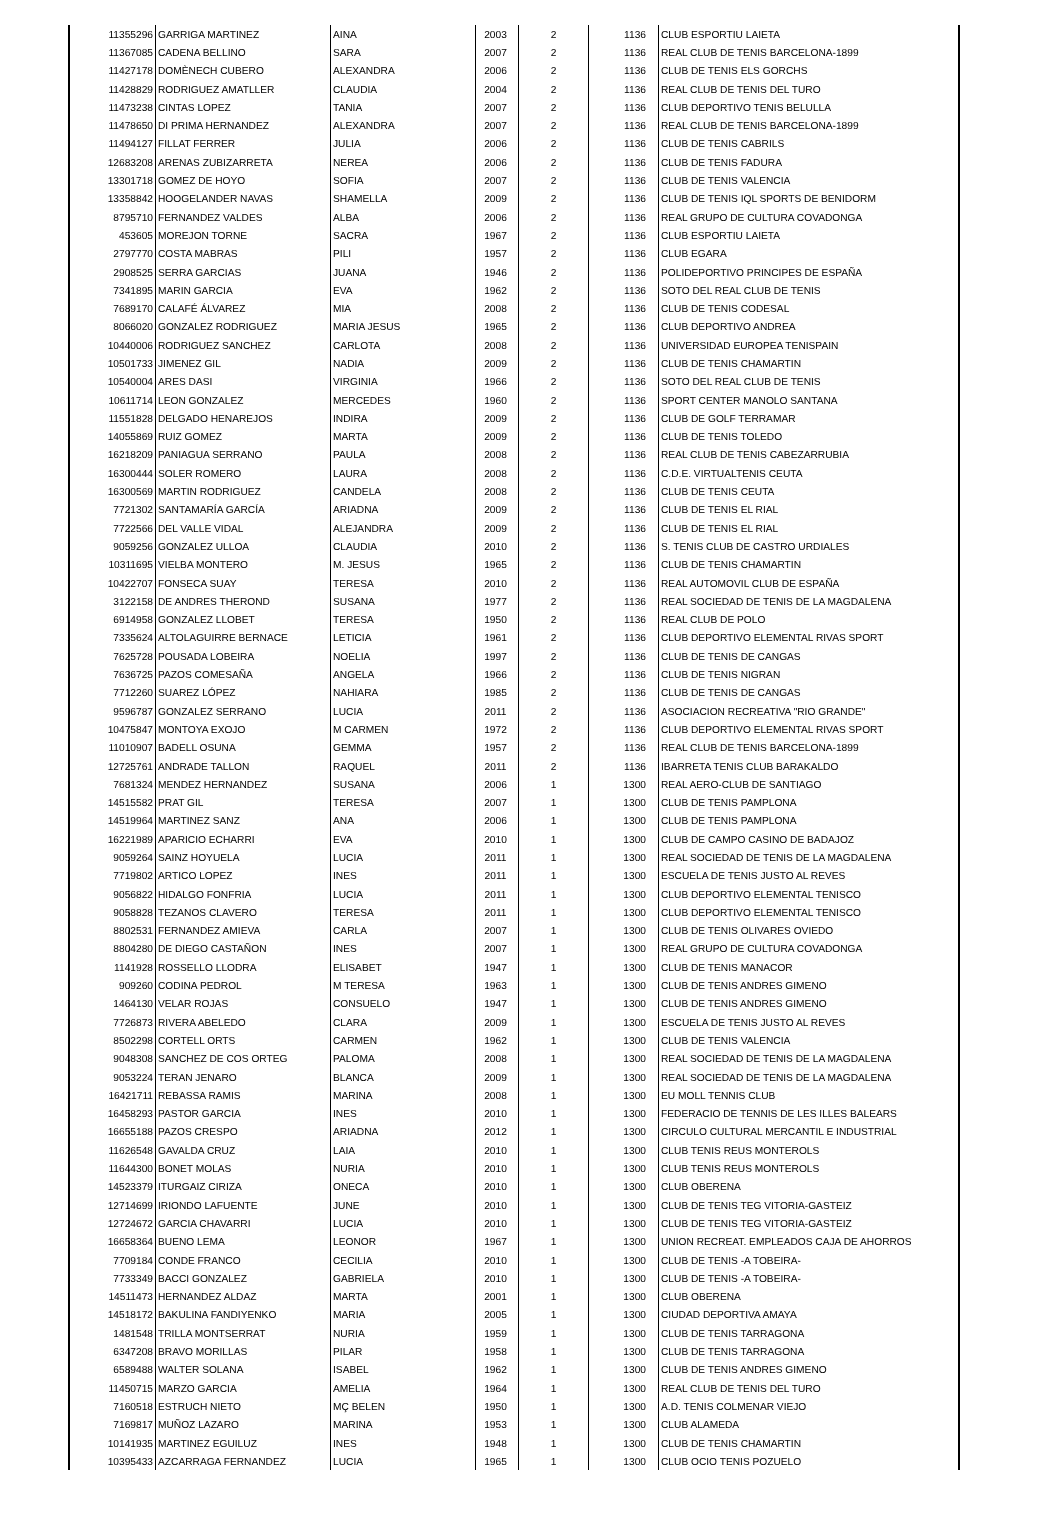| 11355296 | GARRIGA MARTINEZ | AINA | 2003 | 2 | 1136 | CLUB ESPORTIU LAIETA |
| 11367085 | CADENA BELLINO | SARA | 2007 | 2 | 1136 | REAL CLUB DE TENIS BARCELONA-1899 |
| 11427178 | DOMÈNECH CUBERO | ALEXANDRA | 2006 | 2 | 1136 | CLUB DE TENIS ELS GORCHS |
| 11428829 | RODRIGUEZ AMATLLER | CLAUDIA | 2004 | 2 | 1136 | REAL CLUB DE TENIS DEL TURO |
| 11473238 | CINTAS LOPEZ | TANIA | 2007 | 2 | 1136 | CLUB DEPORTIVO TENIS BELULLA |
| 11478650 | DI PRIMA HERNANDEZ | ALEXANDRA | 2007 | 2 | 1136 | REAL CLUB DE TENIS BARCELONA-1899 |
| 11494127 | FILLAT FERRER | JULIA | 2006 | 2 | 1136 | CLUB DE TENIS CABRILS |
| 12683208 | ARENAS ZUBIZARRETA | NEREA | 2006 | 2 | 1136 | CLUB DE TENIS FADURA |
| 13301718 | GOMEZ DE HOYO | SOFIA | 2007 | 2 | 1136 | CLUB DE TENIS VALENCIA |
| 13358842 | HOOGELANDER NAVAS | SHAMELLA | 2009 | 2 | 1136 | CLUB DE TENIS IQL SPORTS DE BENIDORM |
| 8795710 | FERNANDEZ VALDES | ALBA | 2006 | 2 | 1136 | REAL GRUPO DE CULTURA COVADONGA |
| 453605 | MOREJON TORNE | SACRA | 1967 | 2 | 1136 | CLUB ESPORTIU LAIETA |
| 2797770 | COSTA MABRAS | PILI | 1957 | 2 | 1136 | CLUB EGARA |
| 2908525 | SERRA GARCIAS | JUANA | 1946 | 2 | 1136 | POLIDEPORTIVO PRINCIPES DE ESPAÑA |
| 7341895 | MARIN GARCIA | EVA | 1962 | 2 | 1136 | SOTO DEL REAL CLUB DE TENIS |
| 7689170 | CALAFÉ ÁLVAREZ | MIA | 2008 | 2 | 1136 | CLUB DE TENIS CODESAL |
| 8066020 | GONZALEZ RODRIGUEZ | MARIA JESUS | 1965 | 2 | 1136 | CLUB DEPORTIVO ANDREA |
| 10440006 | RODRIGUEZ SANCHEZ | CARLOTA | 2008 | 2 | 1136 | UNIVERSIDAD EUROPEA TENISPAIN |
| 10501733 | JIMENEZ GIL | NADIA | 2009 | 2 | 1136 | CLUB DE TENIS CHAMARTIN |
| 10540004 | ARES DASI | VIRGINIA | 1966 | 2 | 1136 | SOTO DEL REAL CLUB DE TENIS |
| 10611714 | LEON GONZALEZ | MERCEDES | 1960 | 2 | 1136 | SPORT CENTER MANOLO SANTANA |
| 11551828 | DELGADO HENAREJOS | INDIRA | 2009 | 2 | 1136 | CLUB DE GOLF TERRAMAR |
| 14055869 | RUIZ GOMEZ | MARTA | 2009 | 2 | 1136 | CLUB DE TENIS TOLEDO |
| 16218209 | PANIAGUA SERRANO | PAULA | 2008 | 2 | 1136 | REAL CLUB DE TENIS CABEZARRUBIA |
| 16300444 | SOLER ROMERO | LAURA | 2008 | 2 | 1136 | C.D.E. VIRTUALTENIS CEUTA |
| 16300569 | MARTIN RODRIGUEZ | CANDELA | 2008 | 2 | 1136 | CLUB DE TENIS CEUTA |
| 7721302 | SANTAMARÍA GARCÍA | ARIADNA | 2009 | 2 | 1136 | CLUB DE TENIS EL RIAL |
| 7722566 | DEL VALLE VIDAL | ALEJANDRA | 2009 | 2 | 1136 | CLUB DE TENIS EL RIAL |
| 9059256 | GONZALEZ ULLOA | CLAUDIA | 2010 | 2 | 1136 | S. TENIS CLUB DE CASTRO URDIALES |
| 10311695 | VIELBA MONTERO | M. JESUS | 1965 | 2 | 1136 | CLUB DE TENIS CHAMARTIN |
| 10422707 | FONSECA SUAY | TERESA | 2010 | 2 | 1136 | REAL AUTOMOVIL CLUB DE ESPAÑA |
| 3122158 | DE ANDRES THEROND | SUSANA | 1977 | 2 | 1136 | REAL SOCIEDAD DE TENIS DE LA MAGDALENA |
| 6914958 | GONZALEZ LLOBET | TERESA | 1950 | 2 | 1136 | REAL CLUB DE POLO |
| 7335624 | ALTOLAGUIRRE BERNACE | LETICIA | 1961 | 2 | 1136 | CLUB DEPORTIVO ELEMENTAL RIVAS SPORT |
| 7625728 | POUSADA LOBEIRA | NOELIA | 1997 | 2 | 1136 | CLUB DE TENIS DE CANGAS |
| 7636725 | PAZOS COMESAÑA | ANGELA | 1966 | 2 | 1136 | CLUB DE TENIS NIGRAN |
| 7712260 | SUAREZ LÓPEZ | NAHIARA | 1985 | 2 | 1136 | CLUB DE TENIS DE CANGAS |
| 9596787 | GONZALEZ SERRANO | LUCIA | 2011 | 2 | 1136 | ASOCIACION RECREATIVA "RIO GRANDE" |
| 10475847 | MONTOYA EXOJO | M CARMEN | 1972 | 2 | 1136 | CLUB DEPORTIVO ELEMENTAL RIVAS SPORT |
| 11010907 | BADELL OSUNA | GEMMA | 1957 | 2 | 1136 | REAL CLUB DE TENIS BARCELONA-1899 |
| 12725761 | ANDRADE TALLON | RAQUEL | 2011 | 2 | 1136 | IBARRETA TENIS CLUB BARAKALDO |
| 7681324 | MENDEZ HERNANDEZ | SUSANA | 2006 | 1 | 1300 | REAL AERO-CLUB DE SANTIAGO |
| 14515582 | PRAT GIL | TERESA | 2007 | 1 | 1300 | CLUB DE TENIS PAMPLONA |
| 14519964 | MARTINEZ SANZ | ANA | 2006 | 1 | 1300 | CLUB DE TENIS PAMPLONA |
| 16221989 | APARICIO ECHARRI | EVA | 2010 | 1 | 1300 | CLUB DE CAMPO CASINO DE BADAJOZ |
| 9059264 | SAINZ HOYUELA | LUCIA | 2011 | 1 | 1300 | REAL SOCIEDAD DE TENIS DE LA MAGDALENA |
| 7719802 | ARTICO LOPEZ | INES | 2011 | 1 | 1300 | ESCUELA DE TENIS JUSTO AL REVES |
| 9056822 | HIDALGO FONFRIA | LUCIA | 2011 | 1 | 1300 | CLUB DEPORTIVO ELEMENTAL TENISCO |
| 9058828 | TEZANOS CLAVERO | TERESA | 2011 | 1 | 1300 | CLUB DEPORTIVO ELEMENTAL TENISCO |
| 8802531 | FERNANDEZ AMIEVA | CARLA | 2007 | 1 | 1300 | CLUB DE TENIS OLIVARES OVIEDO |
| 8804280 | DE DIEGO CASTAÑON | INES | 2007 | 1 | 1300 | REAL GRUPO DE CULTURA COVADONGA |
| 1141928 | ROSSELLO LLODRA | ELISABET | 1947 | 1 | 1300 | CLUB DE TENIS MANACOR |
| 909260 | CODINA PEDROL | M TERESA | 1963 | 1 | 1300 | CLUB DE TENIS ANDRES GIMENO |
| 1464130 | VELAR ROJAS | CONSUELO | 1947 | 1 | 1300 | CLUB DE TENIS ANDRES GIMENO |
| 7726873 | RIVERA ABELEDO | CLARA | 2009 | 1 | 1300 | ESCUELA DE TENIS JUSTO AL REVES |
| 8502298 | CORTELL ORTS | CARMEN | 1962 | 1 | 1300 | CLUB DE TENIS VALENCIA |
| 9048308 | SANCHEZ DE COS ORTEG | PALOMA | 2008 | 1 | 1300 | REAL SOCIEDAD DE TENIS DE LA MAGDALENA |
| 9053224 | TERAN JENARO | BLANCA | 2009 | 1 | 1300 | REAL SOCIEDAD DE TENIS DE LA MAGDALENA |
| 16421711 | REBASSA RAMIS | MARINA | 2008 | 1 | 1300 | EU MOLL TENNIS CLUB |
| 16458293 | PASTOR GARCIA | INES | 2010 | 1 | 1300 | FEDERACIO DE TENNIS DE LES ILLES BALEARS |
| 16655188 | PAZOS CRESPO | ARIADNA | 2012 | 1 | 1300 | CIRCULO CULTURAL MERCANTIL E INDUSTRIAL |
| 11626548 | GAVALDA CRUZ | LAIA | 2010 | 1 | 1300 | CLUB TENIS REUS MONTEROLS |
| 11644300 | BONET MOLAS | NURIA | 2010 | 1 | 1300 | CLUB TENIS REUS MONTEROLS |
| 14523379 | ITURGAIZ CIRIZA | ONECA | 2010 | 1 | 1300 | CLUB OBERENA |
| 12714699 | IRIONDO LAFUENTE | JUNE | 2010 | 1 | 1300 | CLUB DE TENIS TEG VITORIA-GASTEIZ |
| 12724672 | GARCIA CHAVARRI | LUCIA | 2010 | 1 | 1300 | CLUB DE TENIS TEG VITORIA-GASTEIZ |
| 16658364 | BUENO LEMA | LEONOR | 1967 | 1 | 1300 | UNION RECREAT. EMPLEADOS CAJA DE AHORROS |
| 7709184 | CONDE FRANCO | CECILIA | 2010 | 1 | 1300 | CLUB DE TENIS -A TOBEIRA- |
| 7733349 | BACCI GONZALEZ | GABRIELA | 2010 | 1 | 1300 | CLUB DE TENIS -A TOBEIRA- |
| 14511473 | HERNANDEZ ALDAZ | MARTA | 2001 | 1 | 1300 | CLUB OBERENA |
| 14518172 | BAKULINA FANDIYENKO | MARIA | 2005 | 1 | 1300 | CIUDAD DEPORTIVA AMAYA |
| 1481548 | TRILLA MONTSERRAT | NURIA | 1959 | 1 | 1300 | CLUB DE TENIS TARRAGONA |
| 6347208 | BRAVO MORILLAS | PILAR | 1958 | 1 | 1300 | CLUB DE TENIS TARRAGONA |
| 6589488 | WALTER SOLANA | ISABEL | 1962 | 1 | 1300 | CLUB DE TENIS ANDRES GIMENO |
| 11450715 | MARZO GARCIA | AMELIA | 1964 | 1 | 1300 | REAL CLUB DE TENIS DEL TURO |
| 7160518 | ESTRUCH NIETO | MÇ BELEN | 1950 | 1 | 1300 | A.D. TENIS COLMENAR VIEJO |
| 7169817 | MUÑOZ LAZARO | MARINA | 1953 | 1 | 1300 | CLUB ALAMEDA |
| 10141935 | MARTINEZ EGUILUZ | INES | 1948 | 1 | 1300 | CLUB DE TENIS CHAMARTIN |
| 10395433 | AZCARRAGA FERNANDEZ | LUCIA | 1965 | 1 | 1300 | CLUB OCIO TENIS POZUELO |